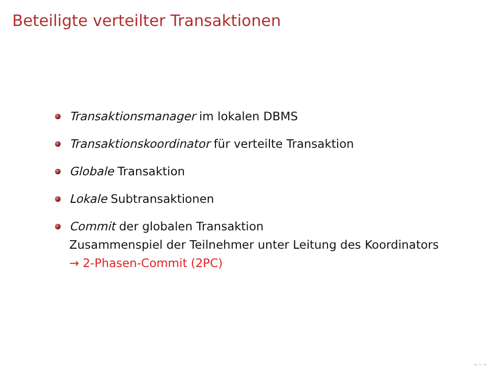Beteiligte verteilter Transaktionen
Transaktionsmanager im lokalen DBMS
Transaktionskoordinator für verteilte Transaktion
Globale Transaktion
Lokale Subtransaktionen
Commit der globalen Transaktion
Zusammenspiel der Teilnehmer unter Leitung des Koordinators
→ 2-Phasen-Commit (2PC)
◂ ▭ ▸